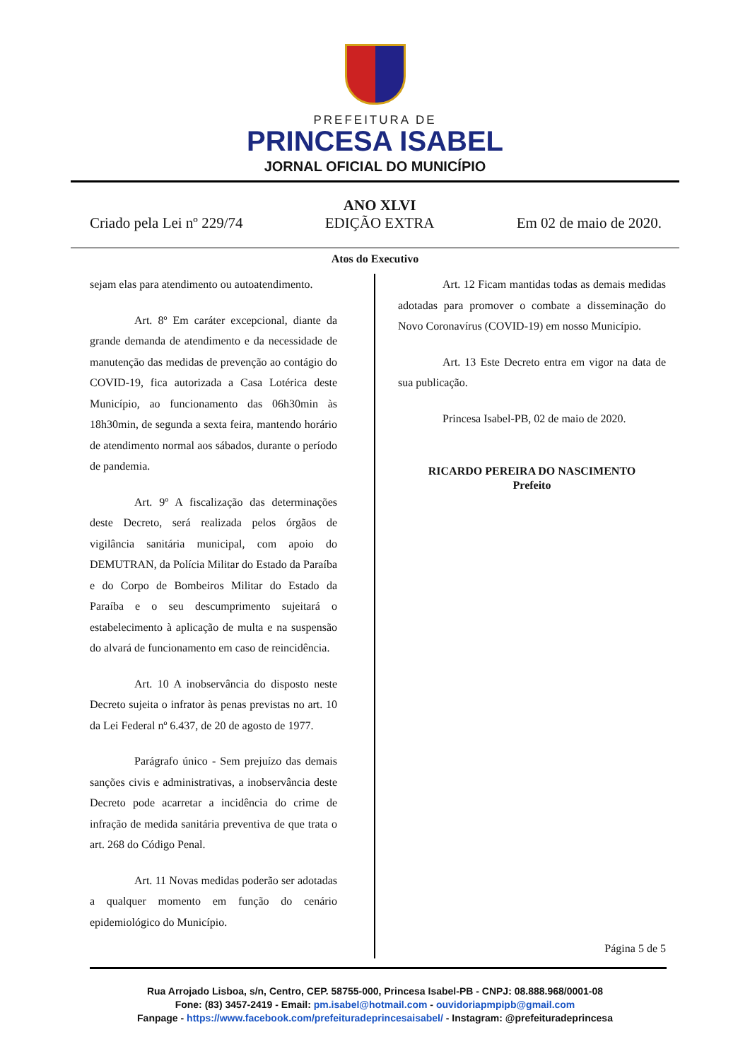PREFEITURA DE
PRINCESA ISABEL
JORNAL OFICIAL DO MUNICÍPIO
Criado pela Lei nº 229/74
ANO XLVI
EDIÇÃO EXTRA
Em 02 de maio de 2020.
Atos do Executivo
sejam elas para atendimento ou autoatendimento.
Art. 8º Em caráter excepcional, diante da grande demanda de atendimento e da necessidade de manutenção das medidas de prevenção ao contágio do COVID-19, fica autorizada a Casa Lotérica deste Município, ao funcionamento das 06h30min às 18h30min, de segunda a sexta feira, mantendo horário de atendimento normal aos sábados, durante o período de pandemia.
Art. 9º A fiscalização das determinações deste Decreto, será realizada pelos órgãos de vigilância sanitária municipal, com apoio do DEMUTRAN, da Polícia Militar do Estado da Paraíba e do Corpo de Bombeiros Militar do Estado da Paraíba e o seu descumprimento sujeitará o estabelecimento à aplicação de multa e na suspensão do alvará de funcionamento em caso de reincidência.
Art. 10 A inobservância do disposto neste Decreto sujeita o infrator às penas previstas no art. 10 da Lei Federal nº 6.437, de 20 de agosto de 1977.
Parágrafo único - Sem prejuízo das demais sanções civis e administrativas, a inobservância deste Decreto pode acarretar a incidência do crime de infração de medida sanitária preventiva de que trata o art. 268 do Código Penal.
Art. 11 Novas medidas poderão ser adotadas a qualquer momento em função do cenário epidemiológico do Município.
Art. 12 Ficam mantidas todas as demais medidas adotadas para promover o combate a disseminação do Novo Coronavírus (COVID-19) em nosso Município.
Art. 13 Este Decreto entra em vigor na data de sua publicação.
Princesa Isabel-PB, 02 de maio de 2020.
RICARDO PEREIRA DO NASCIMENTO
Prefeito
Página 5 de 5
Rua Arrojado Lisboa, s/n, Centro, CEP. 58755-000, Princesa Isabel-PB - CNPJ: 08.888.968/0001-08
Fone: (83) 3457-2419 - Email: pm.isabel@hotmail.com - ouvidoriapmpipb@gmail.com
Fanpage - https://www.facebook.com/prefeituradeprincesaisabel/ - Instagram: @prefeituradeprincesa